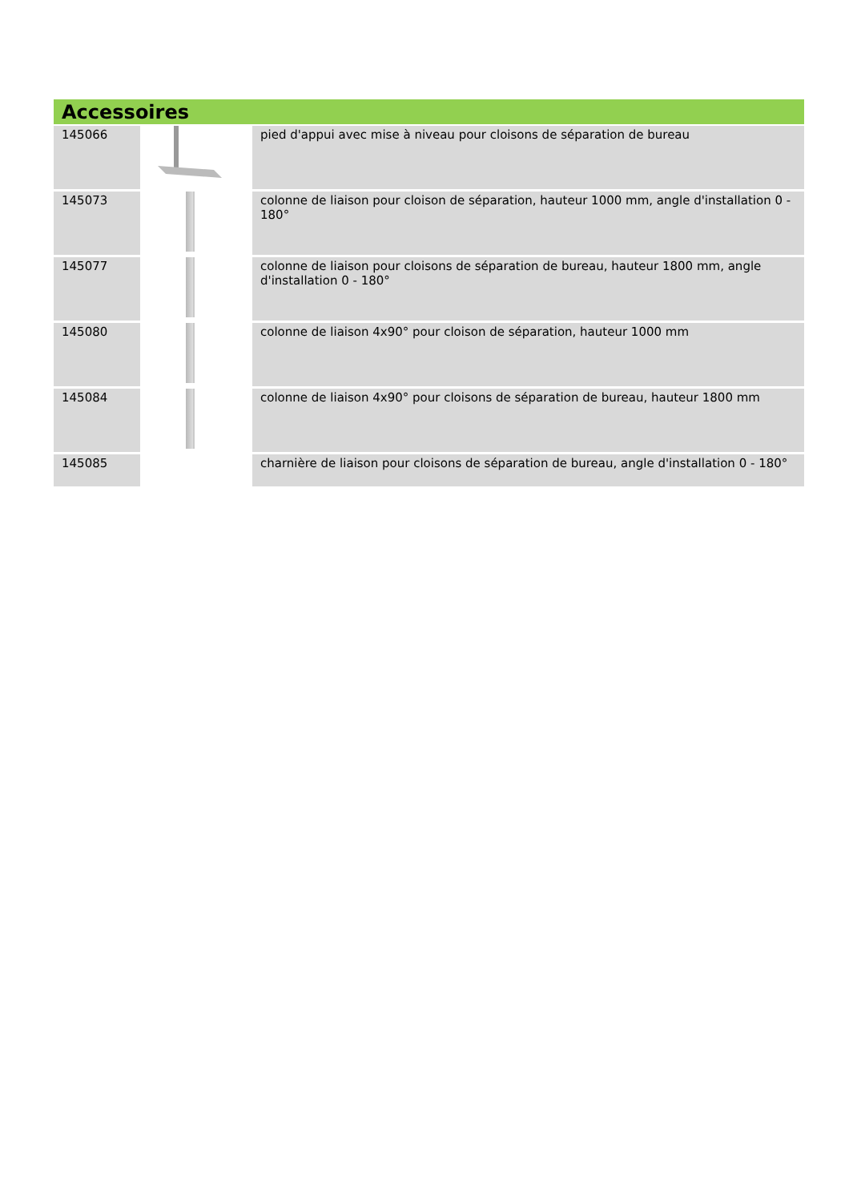Accessoires
| 145066 | | pied d'appui avec mise à niveau pour cloisons de séparation de bureau |
| 145073 | | colonne de liaison pour cloison de séparation, hauteur 1000 mm, angle d'installation 0 - 180° |
| 145077 | | colonne de liaison pour cloisons de séparation de bureau, hauteur 1800 mm, angle d'installation 0 - 180° |
| 145080 | | colonne de liaison 4x90° pour cloison de séparation, hauteur 1000 mm |
| 145084 | | colonne de liaison 4x90° pour cloisons de séparation de bureau, hauteur 1800 mm |
| 145085 | | charnière de liaison pour cloisons de séparation de bureau, angle d'installation 0 - 180° |